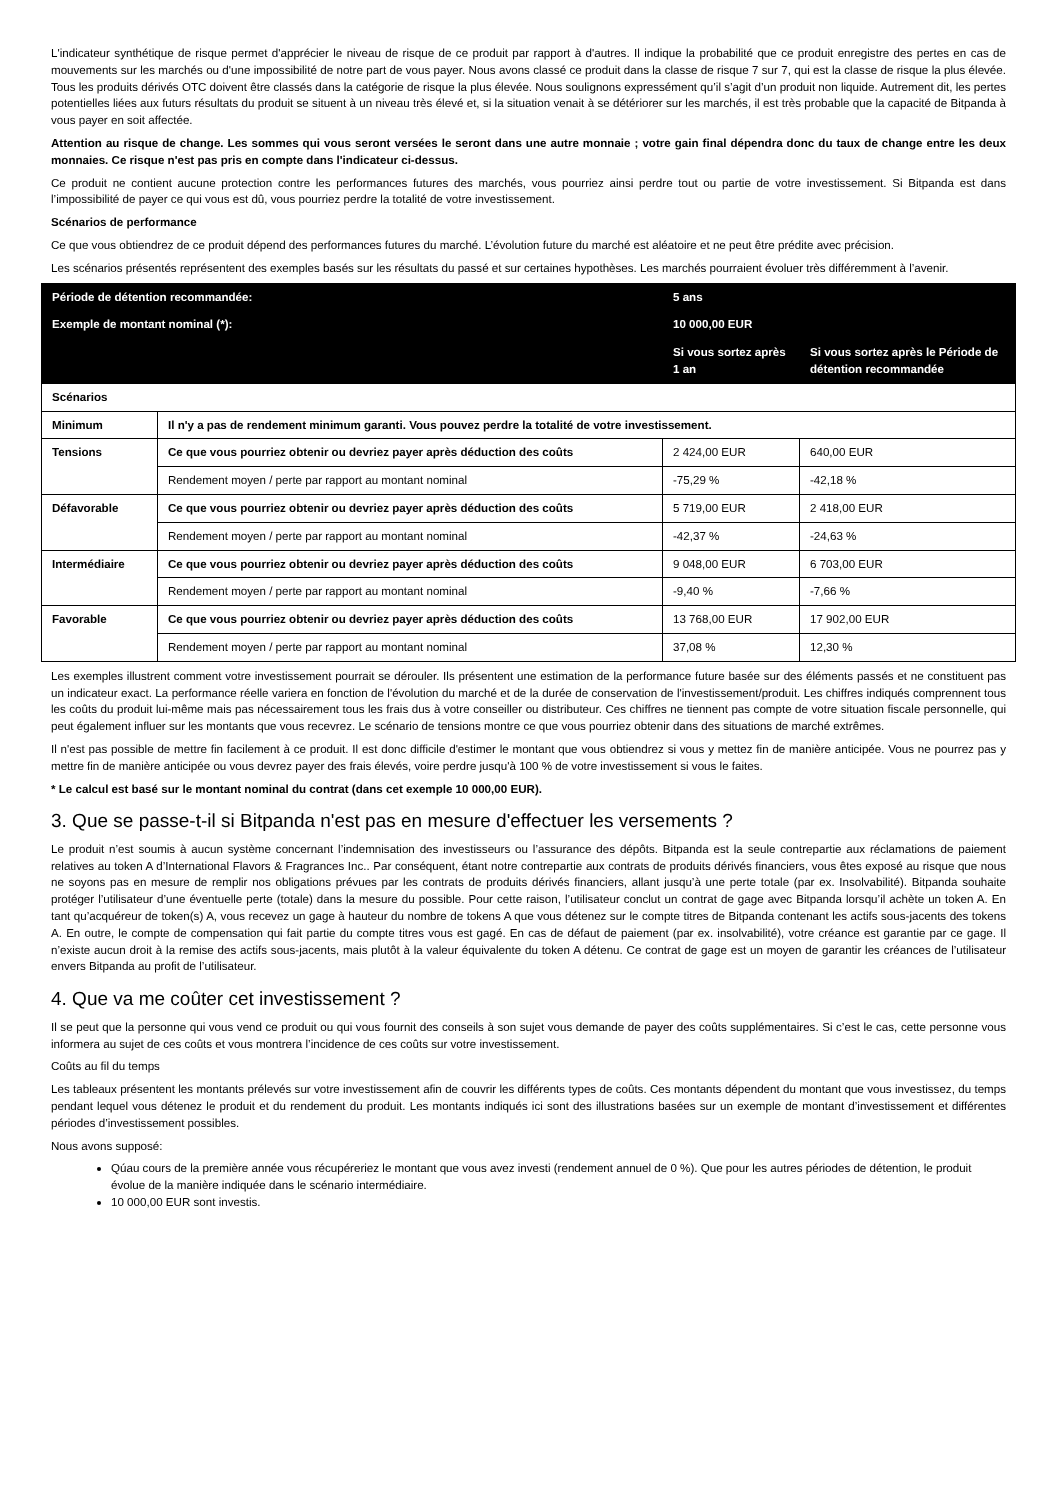L'indicateur synthétique de risque permet d'apprécier le niveau de risque de ce produit par rapport à d'autres. Il indique la probabilité que ce produit enregistre des pertes en cas de mouvements sur les marchés ou d'une impossibilité de notre part de vous payer. Nous avons classé ce produit dans la classe de risque 7 sur 7, qui est la classe de risque la plus élevée. Tous les produits dérivés OTC doivent être classés dans la catégorie de risque la plus élevée. Nous soulignons expressément qu’il s’agit d’un produit non liquide. Autrement dit, les pertes potentielles liées aux futurs résultats du produit se situent à un niveau très élevé et, si la situation venait à se détériorer sur les marchés, il est très probable que la capacité de Bitpanda à vous payer en soit affectée.
Attention au risque de change. Les sommes qui vous seront versées le seront dans une autre monnaie ; votre gain final dépendra donc du taux de change entre les deux monnaies. Ce risque n'est pas pris en compte dans l'indicateur ci-dessus.
Ce produit ne contient aucune protection contre les performances futures des marchés, vous pourriez ainsi perdre tout ou partie de votre investissement. Si Bitpanda est dans l’impossibilité de payer ce qui vous est dû, vous pourriez perdre la totalité de votre investissement.
Scénarios de performance
Ce que vous obtiendrez de ce produit dépend des performances futures du marché. L’évolution future du marché est aléatoire et ne peut être prédite avec précision.
Les scénarios présentés représentent des exemples basés sur les résultats du passé et sur certaines hypothèses. Les marchés pourraient évoluer très différemment à l’avenir.
| Période de détention recommandée: | | 5 ans | |
| Exemple de montant nominal (*): | | 10 000,00 EUR | |
| | | Si vous sortez après 1 an | Si vous sortez après le Période de détention recommandée |
| Scénarios | | | |
| Minimum | Il n'y a pas de rendement minimum garanti. Vous pouvez perdre la totalité de votre investissement. | | |
| Tensions | Ce que vous pourriez obtenir ou devriez payer après déduction des coûts | 2 424,00 EUR | 640,00 EUR |
| | Rendement moyen / perte par rapport au montant nominal | -75,29 % | -42,18 % |
| Défavorable | Ce que vous pourriez obtenir ou devriez payer après déduction des coûts | 5 719,00 EUR | 2 418,00 EUR |
| | Rendement moyen / perte par rapport au montant nominal | -42,37 % | -24,63 % |
| Intermédiaire | Ce que vous pourriez obtenir ou devriez payer après déduction des coûts | 9 048,00 EUR | 6 703,00 EUR |
| | Rendement moyen / perte par rapport au montant nominal | -9,40 % | -7,66 % |
| Favorable | Ce que vous pourriez obtenir ou devriez payer après déduction des coûts | 13 768,00 EUR | 17 902,00 EUR |
| | Rendement moyen / perte par rapport au montant nominal | 37,08 % | 12,30 % |
Les exemples illustrent comment votre investissement pourrait se dérouler. Ils présentent une estimation de la performance future basée sur des éléments passés et ne constituent pas un indicateur exact. La performance réelle variera en fonction de l'évolution du marché et de la durée de conservation de l'investissement/produit. Les chiffres indiqués comprennent tous les coûts du produit lui-même mais pas nécessairement tous les frais dus à votre conseiller ou distributeur. Ces chiffres ne tiennent pas compte de votre situation fiscale personnelle, qui peut également influer sur les montants que vous recevrez. Le scénario de tensions montre ce que vous pourriez obtenir dans des situations de marché extrêmes.
Il n'est pas possible de mettre fin facilement à ce produit. Il est donc difficile d'estimer le montant que vous obtiendrez si vous y mettez fin de manière anticipée. Vous ne pourrez pas y mettre fin de manière anticipée ou vous devrez payer des frais élevés, voire perdre jusqu'à 100 % de votre investissement si vous le faites.
* Le calcul est basé sur le montant nominal du contrat (dans cet exemple 10 000,00 EUR).
3. Que se passe-t-il si Bitpanda n'est pas en mesure d'effectuer les versements ?
Le produit n’est soumis à aucun système concernant l’indemnisation des investisseurs ou l’assurance des dépôts. Bitpanda est la seule contrepartie aux réclamations de paiement relatives au token A d’International Flavors & Fragrances Inc.. Par conséquent, étant notre contrepartie aux contrats de produits dérivés financiers, vous êtes exposé au risque que nous ne soyons pas en mesure de remplir nos obligations prévues par les contrats de produits dérivés financiers, allant jusqu’à une perte totale (par ex. Insolvabilité). Bitpanda souhaite protéger l’utilisateur d’une éventuelle perte (totale) dans la mesure du possible. Pour cette raison, l’utilisateur conclut un contrat de gage avec Bitpanda lorsqu’il achète un token A. En tant qu’acquéreur de token(s) A, vous recevez un gage à hauteur du nombre de tokens A que vous détenez sur le compte titres de Bitpanda contenant les actifs sous-jacents des tokens A. En outre, le compte de compensation qui fait partie du compte titres vous est gagé. En cas de défaut de paiement (par ex. insolvabilité), votre créance est garantie par ce gage. Il n’existe aucun droit à la remise des actifs sous-jacents, mais plutôt à la valeur équivalente du token A détenu. Ce contrat de gage est un moyen de garantir les créances de l’utilisateur envers Bitpanda au profit de l’utilisateur.
4. Que va me coûter cet investissement ?
Il se peut que la personne qui vous vend ce produit ou qui vous fournit des conseils à son sujet vous demande de payer des coûts supplémentaires. Si c’est le cas, cette personne vous informera au sujet de ces coûts et vous montrera l’incidence de ces coûts sur votre investissement.
Coûts au fil du temps
Les tableaux présentent les montants prélevés sur votre investissement afin de couvrir les différents types de coûts. Ces montants dépendent du montant que vous investissez, du temps pendant lequel vous détenez le produit et du rendement du produit. Les montants indiqués ici sont des illustrations basées sur un exemple de montant d’investissement et différentes périodes d’investissement possibles.
Nous avons supposé:
Qúau cours de la première année vous récupéreriez le montant que vous avez investi (rendement annuel de 0 %). Que pour les autres périodes de détention, le produit évolue de la manière indiquée dans le scénario intermédiaire.
10 000,00 EUR sont investis.